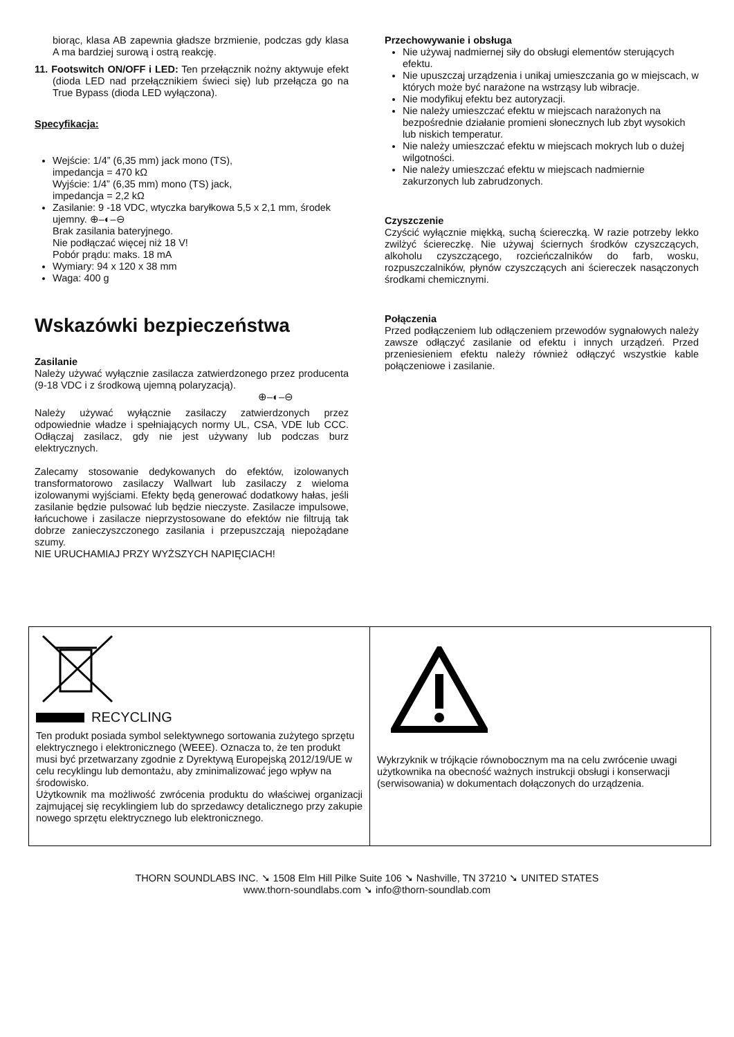biorąc, klasa AB zapewnia gładsze brzmienie, podczas gdy klasa A ma bardziej surową i ostrą reakcję.
11. Footswitch ON/OFF i LED: Ten przełącznik nożny aktywuje efekt (dioda LED nad przełącznikiem świeci się) lub przełącza go na True Bypass (dioda LED wyłączona).
Specyfikacja:
Wejście: 1/4” (6,35 mm) jack mono (TS),
impedancja = 470 kΩ
Wyjście: 1/4” (6,35 mm) mono (TS) jack,
impedancja = 2,2 kΩ
Zasilanie: 9 -18 VDC, wtyczka baryłkowa 5,5 x 2,1 mm, środek ujemny. ⊕–◐–⊖
Brak zasilania bateryjnego.
Nie podłączać więcej niż 18 V!
Pobór prądu: maks. 18 mA
Wymiary: 94 x 120 x 38 mm
Waga: 400 g
Wskazówki bezpieczeństwa
Zasilanie
Należy używać wyłącznie zasilacza zatwierdzonego przez producenta (9-18 VDC i z środkową ujemną polaryzacją).
⊕–◐–⊖
Należy używać wyłącznie zasilaczy zatwierdzonych przez odpowiednie władze i spełniających normy UL, CSA, VDE lub CCC. Odłączaj zasilacz, gdy nie jest używany lub podczas burz elektrycznych.
Zalecamy stosowanie dedykowanych do efektów, izolowanych transformatorowo zasilaczy Wallwart lub zasilaczy z wieloma izolowanymi wyjściami. Efekty będą generować dodatkowy hałas, jeśli zasilanie będzie pulsować lub będzie nieczyste. Zasilacze impulsowe, łańcuchowe i zasilacze nieprzystosowane do efektów nie filtrują tak dobrze zanieczyszczonego zasilania i przepuszczają niepożądane szumy.
NIE URUCHAMIAJ PRZY WYŻSZYCH NAPIĘCIACH!
Przechowywanie i obsługa
Nie używaj nadmiernej siły do obsługi elementów sterujących efektu.
Nie upuszczaj urządzenia i unikaj umieszczania go w miejscach, w których może być narażone na wstrząsy lub wibracje.
Nie modyfikuj efektu bez autoryzacji.
Nie należy umieszczać efektu w miejscach narażonych na bezpośrednie działanie promieni słonecznych lub zbyt wysokich lub niskich temperatur.
Nie należy umieszczać efektu w miejscach mokrych lub o dużej wilgotności.
Nie należy umieszczać efektu w miejscach nadmiernie zakurzonych lub zabrudzonych.
Czyszczenie
Czyścić wyłącznie miękką, suchą ściereczką. W razie potrzeby lekko zwilżyć ściereczkę. Nie używaj ściernych środków czyszczących, alkoholu czyszczącego, rozcieńczalników do farb, wosku, rozpuszczalników, płynów czyszczących ani ściereczek nasączonych środkami chemicznymi.
Połączenia
Przed podłączeniem lub odłączeniem przewodów sygnałowych należy zawsze odłączyć zasilanie od efektu i innych urządzeń. Przed przeniesieniem efektu należy również odłączyć wszystkie kable połączeniowe i zasilanie.
| RECYCLING Ten produkt posiada symbol selektywnego sortowania zużytego sprzętu elektrycznego i elektronicznego (WEEE). Oznacza to, że ten produkt musi być przetwarzany zgodnie z Dyrektywą Europejską 2012/19/UE w celu recyklingu lub demontażu, aby zminimalizować jego wpływ na środowisko. Użytkownik ma możliwość zwrócenia produktu do właściwej organizacji zajmującej się recyklingiem lub do sprzedawcy detalicznego przy zakupie nowego sprzętu elektrycznego lub elektronicznego. | Wykrzyknik w trójkącie równobocznym ma na celu zwrócenie uwagi użytkownika na obecność ważnych instrukcji obsługi i konserwacji (serwisowania) w dokumentach dołączonych do urządzenia. |
THORN SOUNDLABS INC. ➘ 1508 Elm Hill Pilke Suite 106 ➘ Nashville, TN 37210 ➘ UNITED STATES
www.thorn-soundlabs.com ➘ info@thorn-soundlab.com